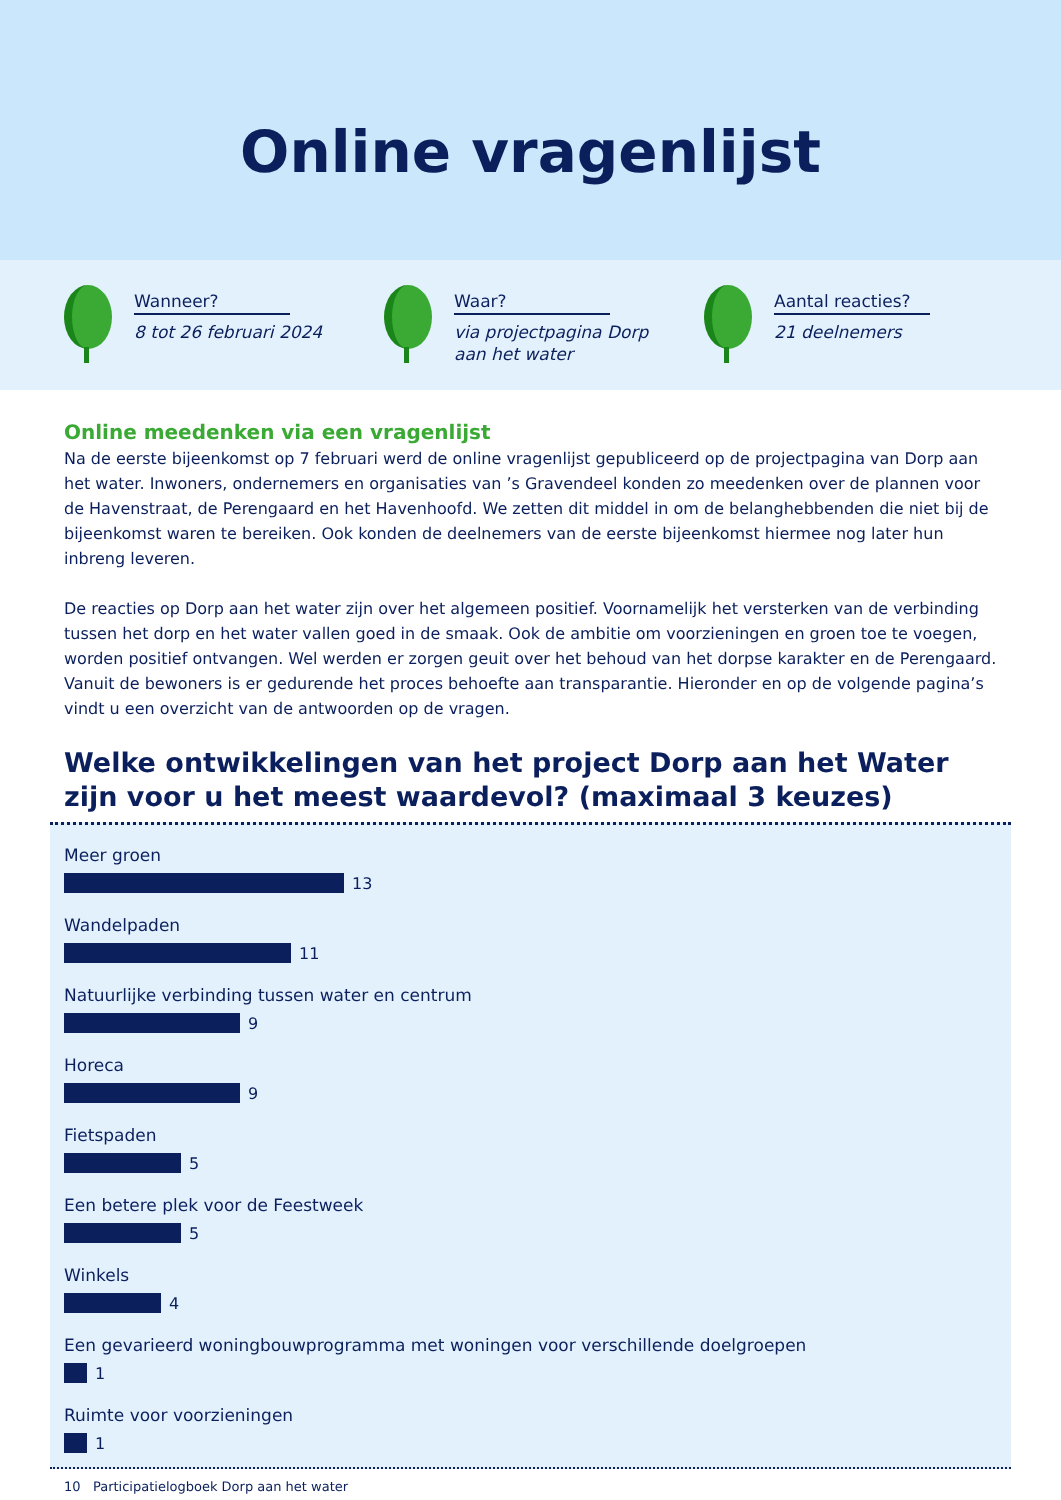Online vragenlijst
Wanneer?
8 tot 26 februari 2024
Waar?
via projectpagina Dorp
aan het water
Aantal reacties?
21 deelnemers
Online meedenken via een vragenlijst
Na de eerste bijeenkomst op 7 februari werd de online vragenlijst gepubliceerd op de projectpagina van Dorp aan het water. Inwoners, ondernemers en organisaties van ’s Gravendeel konden zo meedenken over de plannen voor de Havenstraat, de Perengaard en het Havenhoofd. We zetten dit middel in om de belanghebbenden die niet bij de bijeenkomst waren te bereiken. Ook konden de deelnemers van de eerste bijeenkomst hiermee nog later hun inbreng leveren.
De reacties op Dorp aan het water zijn over het algemeen positief. Voornamelijk het versterken van de verbinding tussen het dorp en het water vallen goed in de smaak. Ook de ambitie om voorzieningen en groen toe te voegen, worden positief ontvangen. Wel werden er zorgen geuit over het behoud van het dorpse karakter en de Perengaard. Vanuit de bewoners is er gedurende het proces behoefte aan transparantie. Hieronder en op de volgende pagina’s vindt u een overzicht van de antwoorden op de vragen.
Welke ontwikkelingen van het project Dorp aan het Water
zijn voor u het meest waardevol? (maximaal 3 keuzes)
Meer groen
13
Wandelpaden
11
Natuurlijke verbinding tussen water en centrum
9
Horeca
9
Fietspaden
5
Een betere plek voor de Feestweek
5
Winkels
4
Een gevarieerd woningbouwprogramma met woningen voor verschillende doelgroepen
1
Ruimte voor voorzieningen
1
10 Participatielogboek Dorp aan het water